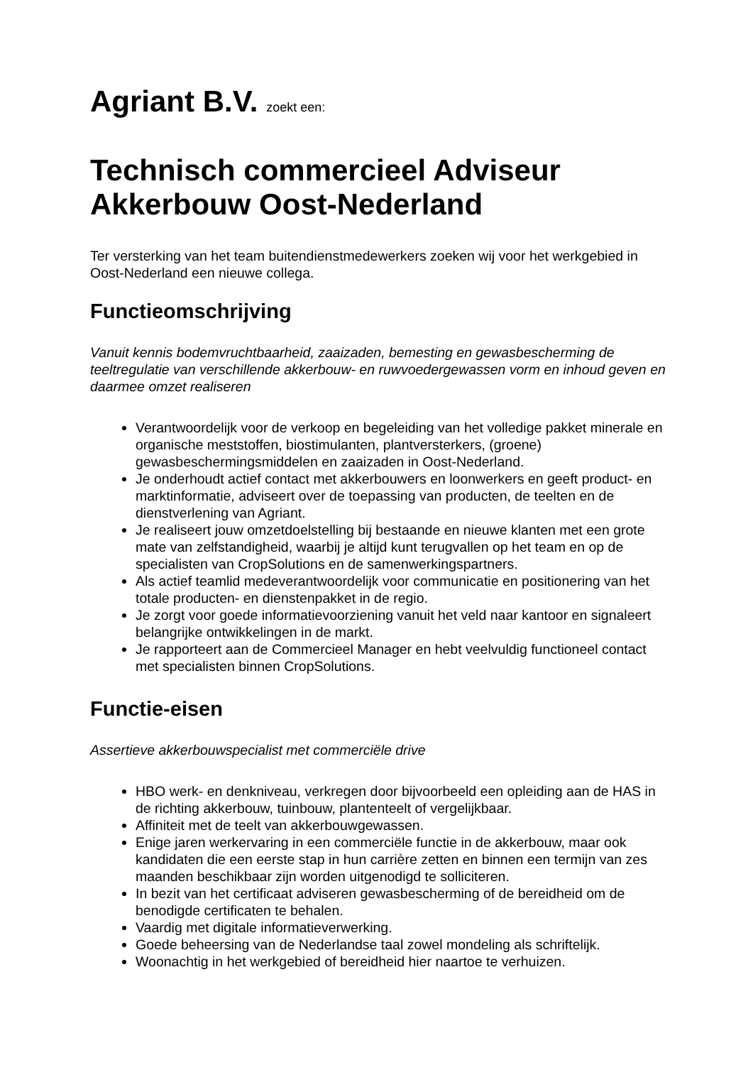Agriant B.V. zoekt een:
Technisch commercieel Adviseur Akkerbouw Oost-Nederland
Ter versterking van het team buitendienstmedewerkers zoeken wij voor het werkgebied in Oost-Nederland een nieuwe collega.
Functieomschrijving
Vanuit kennis bodemvruchtbaarheid, zaaizaden, bemesting en gewasbescherming de teeltregulatie van verschillende akkerbouw- en ruwvoedergewassen vorm en inhoud geven en daarmee omzet realiseren
Verantwoordelijk voor de verkoop en begeleiding van het volledige pakket minerale en organische meststoffen, biostimulanten, plantversterkers, (groene) gewasbeschermingsmiddelen en zaaizaden in Oost-Nederland.
Je onderhoudt actief contact met akkerbouwers en loonwerkers en geeft product- en marktinformatie, adviseert over de toepassing van producten, de teelten en de dienstverlening van Agriant.
Je realiseert jouw omzetdoelstelling bij bestaande en nieuwe klanten met een grote mate van zelfstandigheid, waarbij je altijd kunt terugvallen op het team en op de specialisten van CropSolutions en de samenwerkingspartners.
Als actief teamlid medeverantwoordelijk voor communicatie en positionering van het totale producten- en dienstenpakket in de regio.
Je zorgt voor goede informatievoorziening vanuit het veld naar kantoor en signaleert belangrijke ontwikkelingen in de markt.
Je rapporteert aan de Commercieel Manager en hebt veelvuldig functioneel contact met specialisten binnen CropSolutions.
Functie-eisen
Assertieve akkerbouwspecialist met commerciële drive
HBO werk- en denkniveau, verkregen door bijvoorbeeld een opleiding aan de HAS in de richting akkerbouw, tuinbouw, plantenteelt of vergelijkbaar.
Affiniteit met de teelt van akkerbouwgewassen.
Enige jaren werkervaring in een commerciële functie in de akkerbouw, maar ook kandidaten die een eerste stap in hun carrière zetten en binnen een termijn van zes maanden beschikbaar zijn worden uitgenodigd te solliciteren.
In bezit van het certificaat adviseren gewasbescherming of de bereidheid om de benodigde certificaten te behalen.
Vaardig met digitale informatieverwerking.
Goede beheersing van de Nederlandse taal zowel mondeling als schriftelijk.
Woonachtig in het werkgebied of bereidheid hier naartoe te verhuizen.